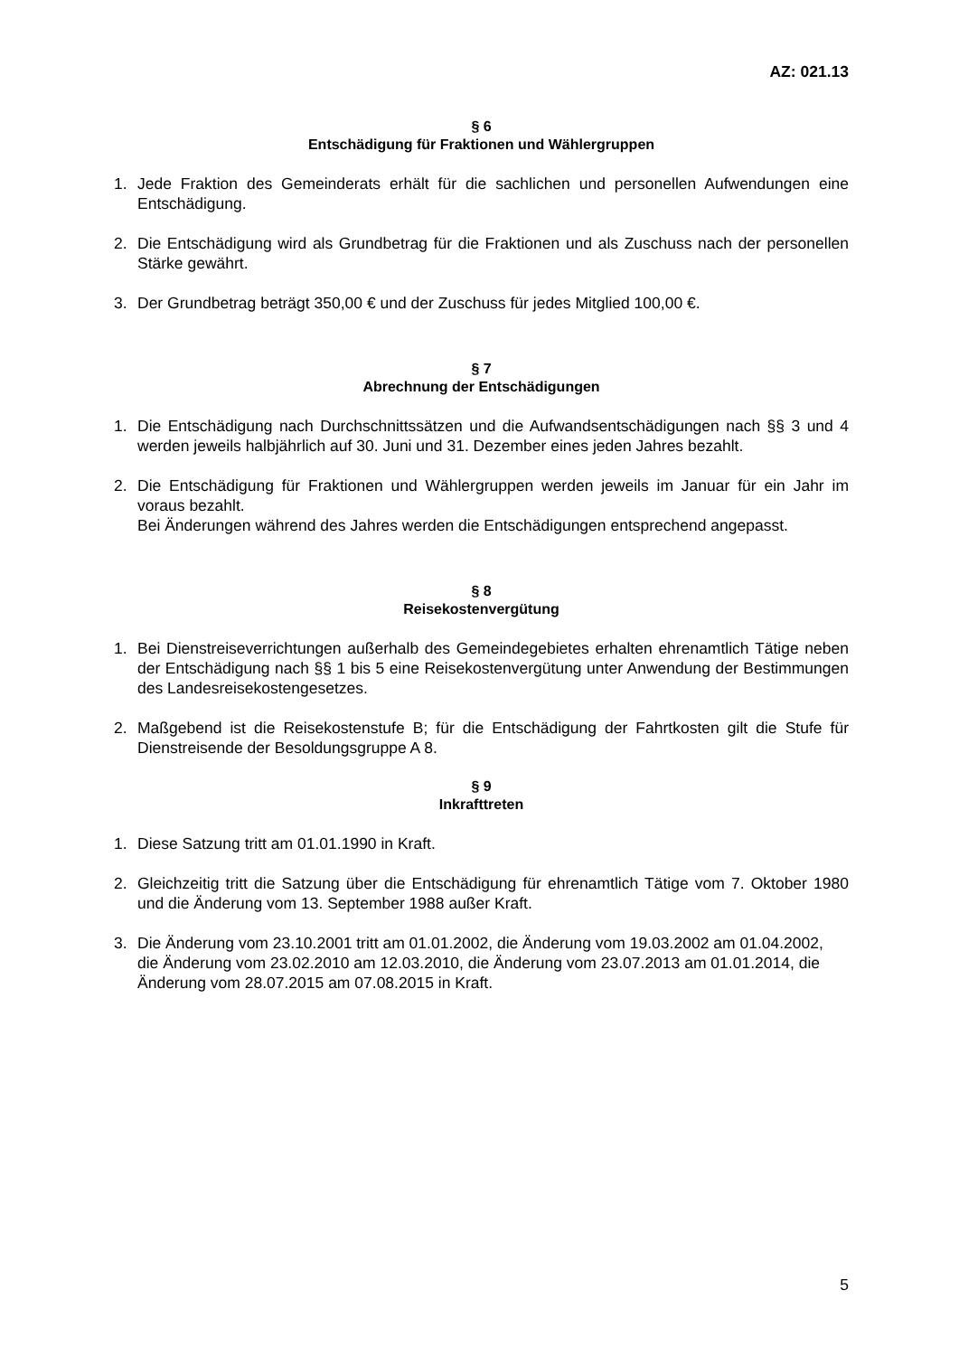AZ: 021.13
§ 6
Entschädigung für Fraktionen und Wählergruppen
1. Jede Fraktion des Gemeinderats erhält für die sachlichen und personellen Aufwendungen eine Entschädigung.
2. Die Entschädigung wird als Grundbetrag für die Fraktionen und als Zuschuss nach der personellen Stärke gewährt.
3. Der Grundbetrag beträgt 350,00 € und der Zuschuss für jedes Mitglied 100,00 €.
§ 7
Abrechnung der Entschädigungen
1. Die Entschädigung nach Durchschnittssätzen und die Aufwandsentschädigungen nach §§ 3 und 4 werden jeweils halbjährlich auf 30. Juni und 31. Dezember eines jeden Jahres bezahlt.
2. Die Entschädigung für Fraktionen und Wählergruppen werden jeweils im Januar für ein Jahr im voraus bezahlt.
Bei Änderungen während des Jahres werden die Entschädigungen entsprechend angepasst.
§ 8
Reisekostenvergütung
1. Bei Dienstreiseverrichtungen außerhalb des Gemeindegebietes erhalten ehrenamtlich Tätige neben der Entschädigung nach §§ 1 bis 5 eine Reisekostenvergütung unter Anwendung der Bestimmungen des Landesreisekostengesetzes.
2. Maßgebend ist die Reisekostenstufe B; für die Entschädigung der Fahrtkosten gilt die Stufe für Dienstreisende der Besoldungsgruppe A 8.
§ 9
Inkrafttreten
1. Diese Satzung tritt am 01.01.1990 in Kraft.
2. Gleichzeitig tritt die Satzung über die Entschädigung für ehrenamtlich Tätige vom 7. Oktober 1980 und die Änderung vom 13. September 1988 außer Kraft.
3. Die Änderung vom 23.10.2001 tritt am 01.01.2002, die Änderung vom 19.03.2002 am 01.04.2002, die Änderung vom 23.02.2010 am 12.03.2010, die Änderung vom 23.07.2013 am 01.01.2014, die Änderung vom 28.07.2015 am 07.08.2015 in Kraft.
5